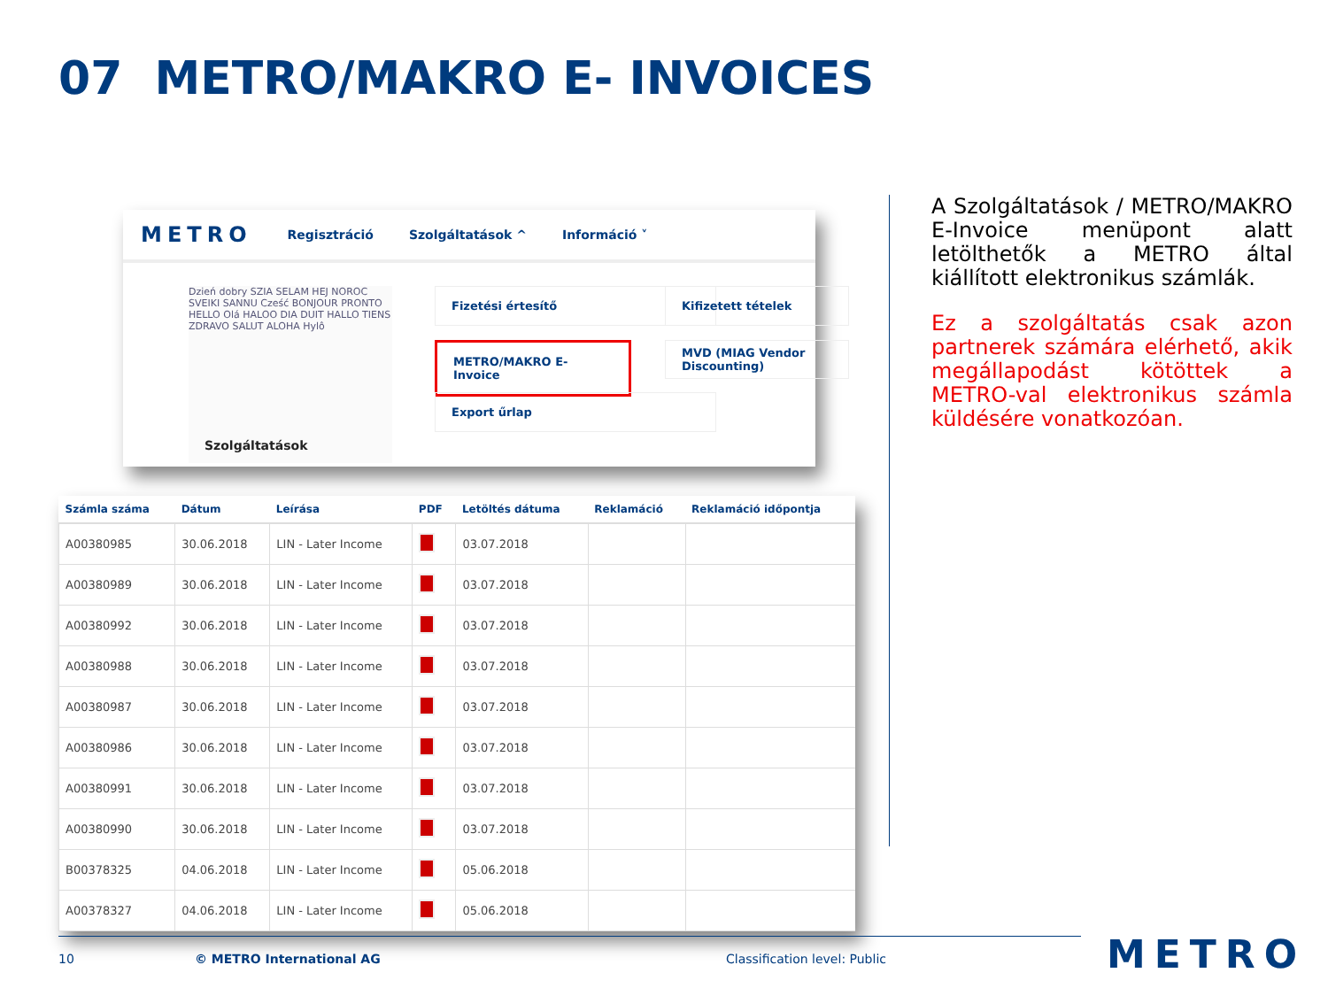07 METRO/MAKRO E- INVOICES
METRO
Regisztráció Szolgáltatások ^ Információ ˅
Dzień dobry SZIA SELAM HEJ NOROC SVEIKI SANNU Cześć BONJOUR PRONTO HELLO Olá HALOO DIA DUIT HALLO TIENS ZDRAVO SALUT ALOHA Hylô
Szolgáltatások
Fizetési értesítő Kifizetett tételek
METRO/MAKRO E-Invoice
MVD (MIAG Vendor Discounting)
Export űrlap
| Számla száma | Dátum | Leírása | PDF | Letöltés dátuma | Reklamáció | Reklamáció időpontja |
| --- | --- | --- | --- | --- | --- | --- |
| A00380985 | 30.06.2018 | LIN - Later Income | | 03.07.2018 | | |
| A00380989 | 30.06.2018 | LIN - Later Income | | 03.07.2018 | | |
| A00380992 | 30.06.2018 | LIN - Later Income | | 03.07.2018 | | |
| A00380988 | 30.06.2018 | LIN - Later Income | | 03.07.2018 | | |
| A00380987 | 30.06.2018 | LIN - Later Income | | 03.07.2018 | | |
| A00380986 | 30.06.2018 | LIN - Later Income | | 03.07.2018 | | |
| A00380991 | 30.06.2018 | LIN - Later Income | | 03.07.2018 | | |
| A00380990 | 30.06.2018 | LIN - Later Income | | 03.07.2018 | | |
| B00378325 | 04.06.2018 | LIN - Later Income | | 05.06.2018 | | |
| A00378327 | 04.06.2018 | LIN - Later Income | | 05.06.2018 | | |
A Szolgáltatások / METRO/MAKRO E-Invoice menüpont alatt letölthetők a METRO által kiállított elektronikus számlák.
Ez a szolgáltatás csak azon partnerek számára elérhető, akik megállapodást kötöttek a METRO-val elektronikus számla küldésére vonatkozóan.
10 © METRO International AG Classification level: Public METRO